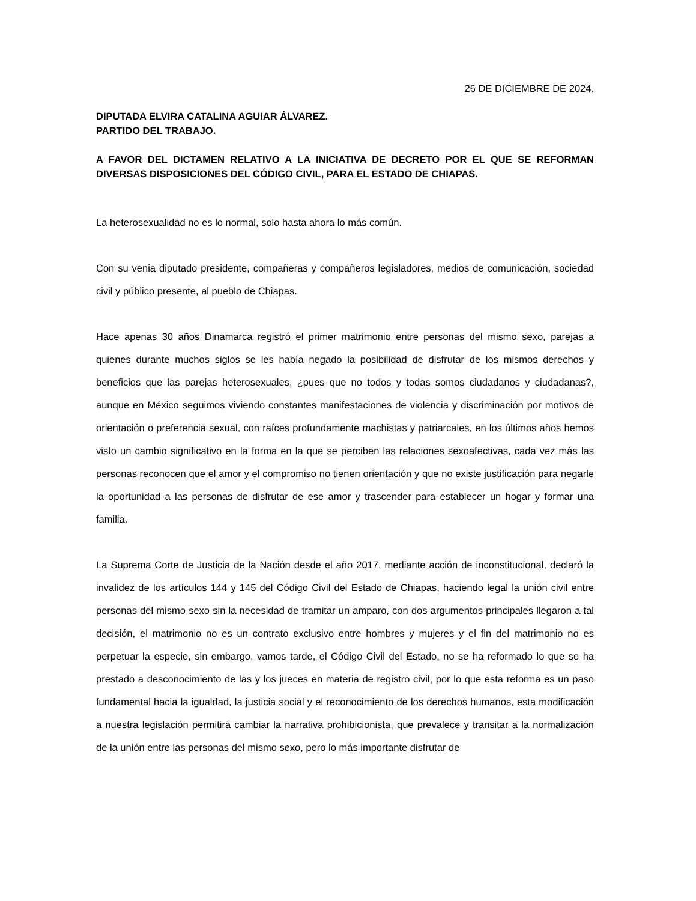26 DE DICIEMBRE DE 2024.
DIPUTADA ELVIRA CATALINA AGUIAR ÁLVAREZ.
PARTIDO DEL TRABAJO.
A FAVOR DEL DICTAMEN RELATIVO A LA INICIATIVA DE DECRETO POR EL QUE SE REFORMAN DIVERSAS DISPOSICIONES DEL CÓDIGO CIVIL, PARA EL ESTADO DE CHIAPAS.
La heterosexualidad no es lo normal, solo hasta ahora lo más común.
Con su venia diputado presidente, compañeras y compañeros legisladores, medios de comunicación, sociedad civil y público presente, al pueblo de Chiapas.
Hace apenas 30 años Dinamarca registró el primer matrimonio entre personas del mismo sexo, parejas a quienes durante muchos siglos se les había negado la posibilidad de disfrutar de los mismos derechos y beneficios que las parejas heterosexuales, ¿pues que no todos y todas somos ciudadanos y ciudadanas?, aunque en México seguimos viviendo constantes manifestaciones de violencia y discriminación por motivos de orientación o preferencia sexual, con raíces profundamente machistas y patriarcales, en los últimos años hemos visto un cambio significativo en la forma en la que se perciben las relaciones sexoafectivas, cada vez más las personas reconocen que el amor y el compromiso no tienen orientación y que no existe justificación para negarle la oportunidad a las personas de disfrutar de ese amor y trascender para establecer un hogar y formar una familia.
La Suprema Corte de Justicia de la Nación desde el año 2017, mediante acción de inconstitucional, declaró la invalidez de los artículos 144 y 145 del Código Civil del Estado de Chiapas, haciendo legal la unión civil entre personas del mismo sexo sin la necesidad de tramitar un amparo, con dos argumentos principales llegaron a tal decisión, el matrimonio no es un contrato exclusivo entre hombres y mujeres y el fin del matrimonio no es perpetuar la especie, sin embargo, vamos tarde, el Código Civil del Estado, no se ha reformado lo que se ha prestado a desconocimiento de las y los jueces en materia de registro civil, por lo que esta reforma es un paso fundamental hacia la igualdad, la justicia social y el reconocimiento de los derechos humanos, esta modificación a nuestra legislación permitirá cambiar la narrativa prohibicionista, que prevalece y transitar a la normalización de la unión entre las personas del mismo sexo, pero lo más importante disfrutar de